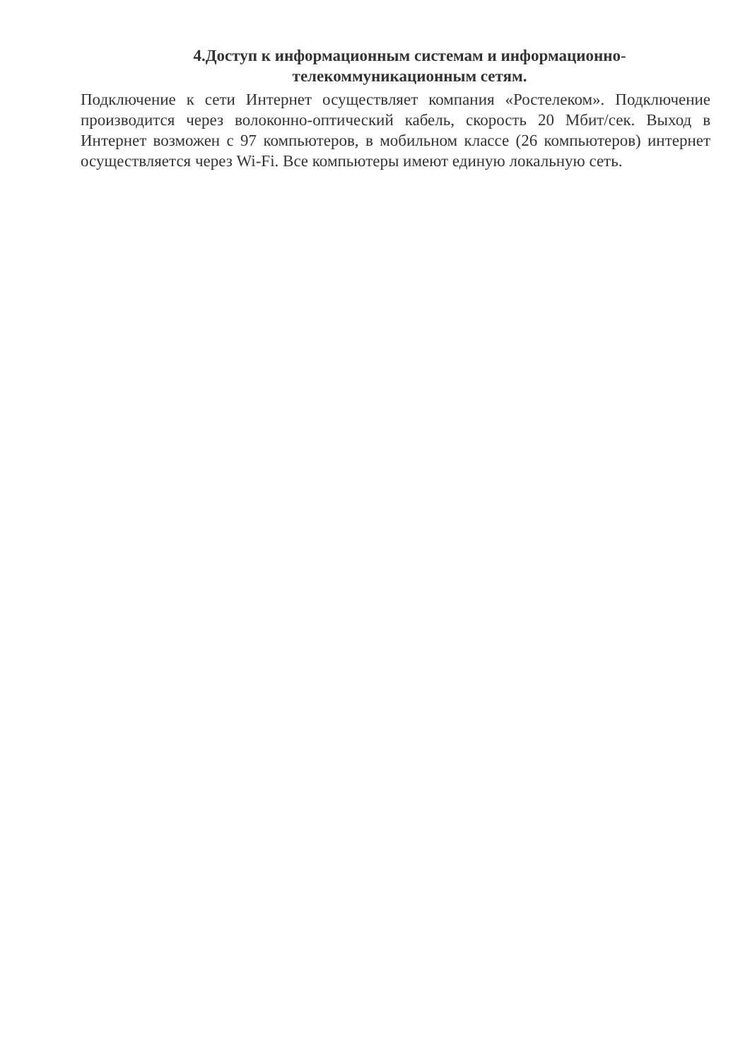4.Доступ к информационным системам и информационно-
телекоммуникационным сетям.
Подключение к сети Интернет осуществляет компания «Ростелеком». Подключение производится через волоконно-оптический кабель, скорость 20 Мбит/сек. Выход в Интернет возможен с 97 компьютеров, в мобильном классе (26 компьютеров) интернет осуществляется через Wi-Fi. Все компьютеры имеют единую локальную сеть.